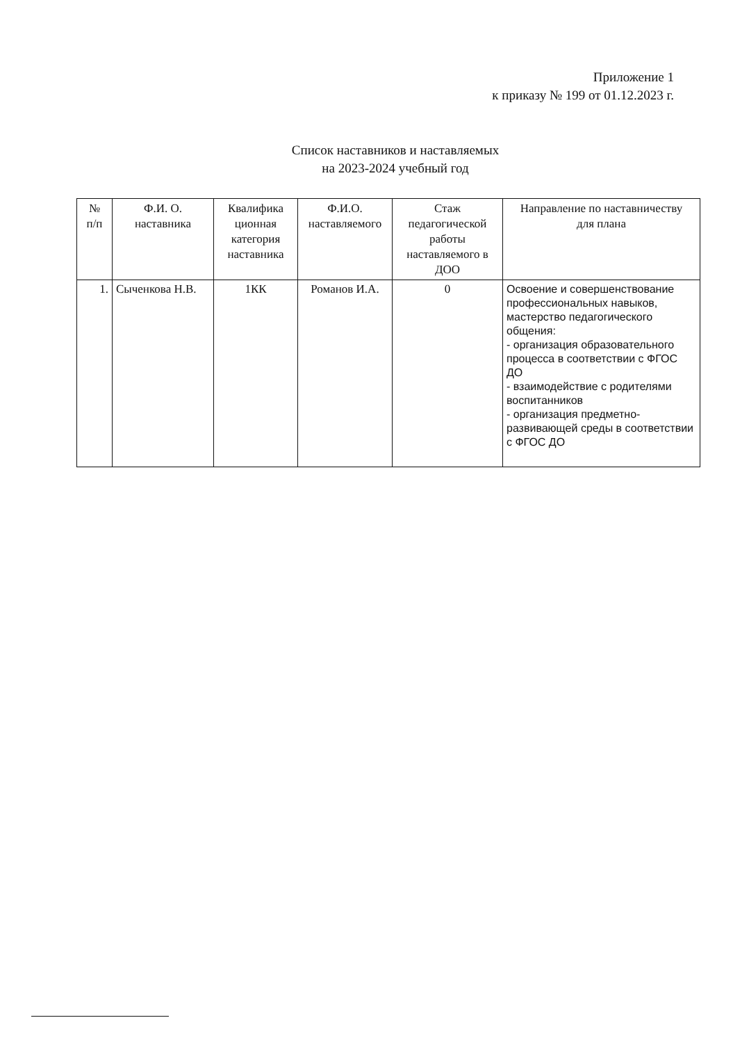Приложение 1
к приказу № 199 от 01.12.2023 г.
Список наставников и наставляемых
на 2023-2024 учебный год
| № п/п | Ф.И. О. наставника | Квалифика ционная категория наставника | Ф.И.О. наставляемого | Стаж педагогической работы наставляемого в ДОО | Направление по наставничеству для плана |
| --- | --- | --- | --- | --- | --- |
| 1. | Сыченкова Н.В. | 1КК | Романов И.А. | 0 | Освоение и совершенствование профессиональных навыков, мастерство педагогического общения: - организация образовательного процесса в соответствии с ФГОС ДО - взаимодействие с родителями воспитанников - организация предметно-развивающей среды в соответствии с ФГОС ДО |